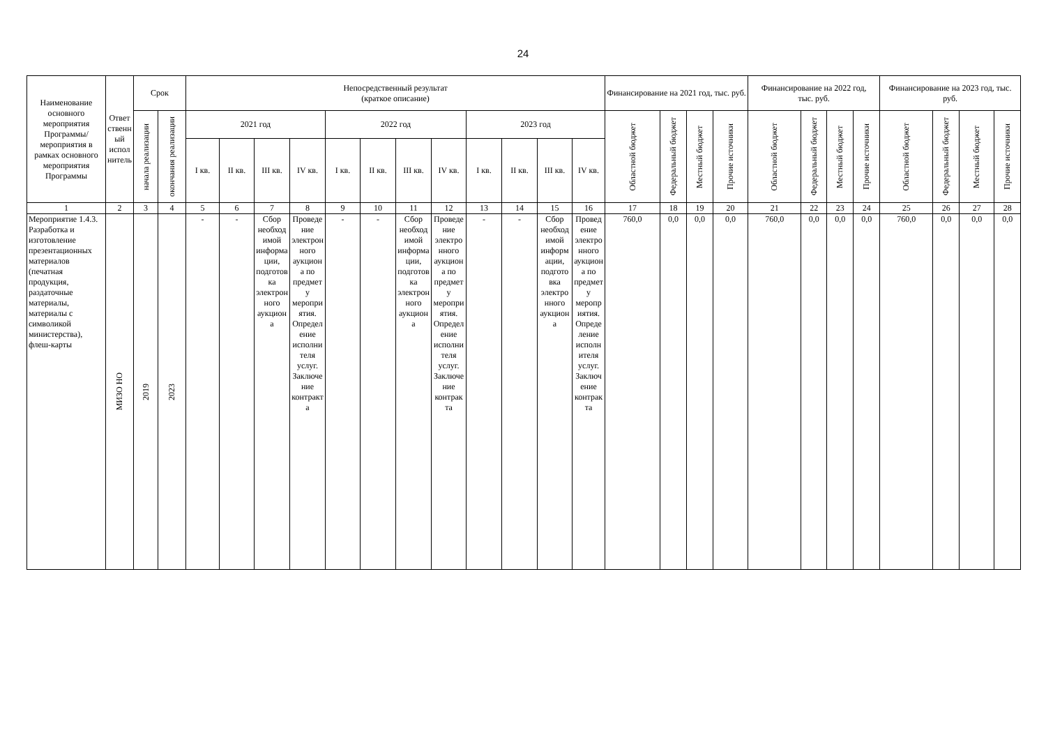24
| Наименование основного мероприятия Программы/ мероприятия в рамках основного мероприятия Программы | Ответственный исполнитель | Срок | | Непосредственный результат (краткое описание) | | | | | | | | | | | | Финансирование на 2021 год, тыс. руб. | | | | Финансирование на 2022 год, тыс. руб. | | | | Финансирование на 2023 год, тыс. руб. | | | |
| --- | --- | --- | --- | --- | --- | --- | --- | --- | --- | --- | --- | --- | --- | --- | --- | --- | --- | --- | --- | --- | --- | --- | --- | --- | --- | --- | --- |
| | | начала реализации | окончания реализации | 2021 год | | | | 2022 год | | | | 2023 год | | | | Областной бюджет | Федеральный бюджет | Местный бюджет | Прочие источники | Областной бюджет | Федеральный бюджет | Местный бюджет | Прочие источники | Областной бюджет | Федеральный бюджет | Местный бюджет | Прочие источники |
| | | | | I кв. | II кв. | III кв. | IV кв. | I кв. | II кв. | III кв. | IV кв. | I кв. | II кв. | III кв. | IV кв. | | | | | | | | | | | | |
| 1 | 2 | 3 | 4 | 5 | 6 | 7 | 8 | 9 | 10 | 11 | 12 | 13 | 14 | 15 | 16 | 17 | 18 | 19 | 20 | 21 | 22 | 23 | 24 | 25 | 26 | 27 | 28 |
| Мероприятие 1.4.3. Разработка и изготовление презентационных материалов (печатная продукция, раздаточные материалы, материалы с символикой министерства), флеш-карты | МИЗО НО | 2019 | 2023 | - | - | Сбор необходимой информации, подготовка электронного аукциона | Проведение электронного аукциона по предмету мероприятия. Определение исполнителя услуг. Заключение контракта | - | - | Сбор необходимой информации, подготовка электронного аукциона | Проведение электронного аукциона по предмету мероприятия. Определение исполнителя услуг. Заключение контракта | - | - | Сбор необходимой информации, подготовка электронного аукциона | Проведение электронного аукциона по предмету мероприятия. Определение исполнителя услуг. Заключение контракта | 760,0 | 0,0 | 0,0 | 0,0 | 760,0 | 0,0 | 0,0 | 0,0 | 760,0 | 0,0 | 0,0 | 0,0 |